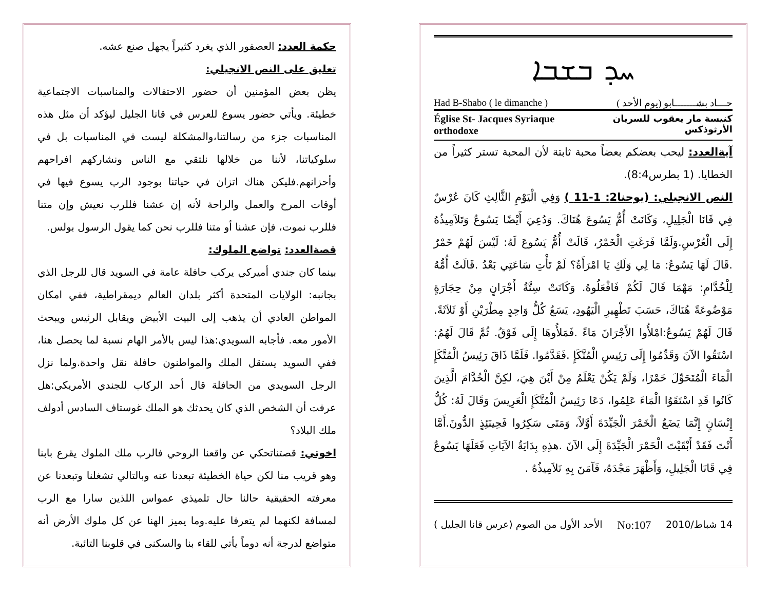ܚܕ ܒܫܒܐ
حـــاد بشـــــــابو (يوم الأحد ) Had B-Shabo ( le dimanche )
كنيسة مار يعقوب للسريان الأرثوذكس Église St- Jacques Syriaque orthodoxe
آيةالعدد: ليحب بعضكم بعضاً محبة ثابتة لأن المحبة تستر كثيراً من الخطايا. (1 بطرس8:4).
النص الانجيلي: (يوحنا2: 1-11 ) وَفِي الْيَوْمِ الثَّالِثِ كَانَ عُرْسٌ فِي قَانَا الْجَلِيلِ، وَكَانَتْ أُمُّ يَسُوعَ هُنَاكَ. وَدُعِيَ أَيْضًا يَسُوعُ وَتَلاَمِيذُهُ إِلَى الْعُرْسِ.وَلَمَّا فَرَغَتِ الْخَمْرُ، قَالَتْ أُمُّ يَسُوعَ لَهُ: لَيْسَ لَهُمْ خَمْرٌ .قَالَ لَهَا يَسُوعُ: مَا لِي وَلَكِ يَا امْرَأَةُ؟ لَمْ تَأْتِ سَاعَتِي بَعْدُ .قَالَتْ أُمُّهُ لِلْخُدَّامِ: مَهْمَا قَالَ لَكُمْ فَافْعَلُوهُ. وَكَانَتْ سِتَّةُ أَجْرَانٍ مِنْ حِجَارَةٍ مَوْضُوعَةً هُنَاكَ، حَسَبَ تَطْهِيرِ الْيَهُودِ، يَسَعُ كُلُّ وَاحِدٍ مِطْرَيْنِ أَوْ ثَلاَثَةً. قَالَ لَهُمْ يَسُوعُ:امْلأُوا الأَجْرَانَ مَاءً .فَمَلأُوهَا إِلَى فَوْقُ. ثُمَّ قَالَ لَهُمُ: اسْتَقُوا الآنَ وَقَدِّمُوا إِلَى رَئِيسِ الْمُتَّكَإِ .فَقَدَّمُوا. فَلَمَّا ذَاقَ رَئِيسُ الْمُتَّكَإِ الْمَاءَ الْمُتَحَوِّلَ خَمْرًا، وَلَمْ يَكُنْ يَعْلَمُ مِنْ أَيْنَ هِيَ، لكِنَّ الْخُدَّامَ الَّذِينَ كَانُوا قَدِ اسْتَقَوُا الْمَاءَ عَلِمُوا، دَعَا رَئِيسُ الْمُتَّكَإِ الْعَرِيسَ وَقَالَ لَهُ: كُلُّ إِنْسَانٍ إِنَّمَا يَضَعُ الْخَمْرَ الْجَيِّدَةَ أَوَّلاً، وَمَتَى سَكِرُوا فَحِينَئِذٍ الدُّونَ.أَمَّا أَنْتَ فَقَدْ أَبْقَيْتَ الْخَمْرَ الْجَيِّدَةَ إِلَى الآنَ .هذِهِ بِدَايَةُ الآيَاتِ فَعَلَهَا يَسُوعُ فِي قَانَا الْجَلِيلِ، وَأَظْهَرَ مَجْدَهُ، فَآمَنَ بِهِ تَلاَمِيذُهُ .
14 شباط/2010 No:107 الأحد الأول من الصوم (عرس قانا الجليل )
حكمة العدد: العصفور الذي يغرد كثيراً يجهل صنع عشه.
تعليق على النص الانجيلي:
يظن بعض المؤمنين أن حضور الاحتفالات والمناسبات الاجتماعية خطيئة. ويأتي حضور يسوع للعرس في قانا الجليل ليؤكد أن مثل هذه المناسبات جزء من رسالتنا،والمشكلة ليست في المناسبات بل في سلوكياتنا، لأننا من خلالها نلتقي مع الناس ونشاركهم افراحهم وأحزانهم.فليكن هناك اتزان في حياتنا بوجود الرب يسوع فيها في أوقات المرح والعمل والراحة لأنه إن عشنا فللرب نعيش وإن متنا فللرب نموت، فإن عشنا أو متنا فللرب نحن كما يقول الرسول بولس.
قصةالعدد: تواضع الملوك:
بينما كان جندي أميركي يركب حافلة عامة في السويد قال للرجل الذي بجانبه: الولايات المتحدة أكثر بلدان العالم ديمقراطية، ففي امكان المواطن العادي أن يذهب إلى البيت الأبيض ويقابل الرئيس ويبحث الأمور معه. فأجابه السويدي:هذا ليس بالأمر الهام نسبة لما يحصل هنا، ففي السويد يستقل الملك والمواطنون حافلة نقل واحدة.ولما نزل الرجل السويدي من الحافلة قال أحد الركاب للجندي الأمريكي:هل عرفت أن الشخص الذي كان يحدثك هو الملك غوستاف السادس أدولف ملك البلاد؟
اخوتي: قصتناتحكي عن واقعنا الروحي فالرب ملك الملوك يقرع بابنا وهو قريب منا لكن حياة الخطيئة تبعدنا عنه وبالتالي تشغلنا وتبعدنا عن معرفته الحقيقية حالنا حال تلميذي عمواس اللذين سارا مع الرب لمسافة لكنهما لم يتعرفا عليه.وما يميز الهنا عن كل ملوك الأرض أنه متواضع لدرجة أنه دوماً يأتي للقاء بنا والسكنى في قلوبنا التائبة.